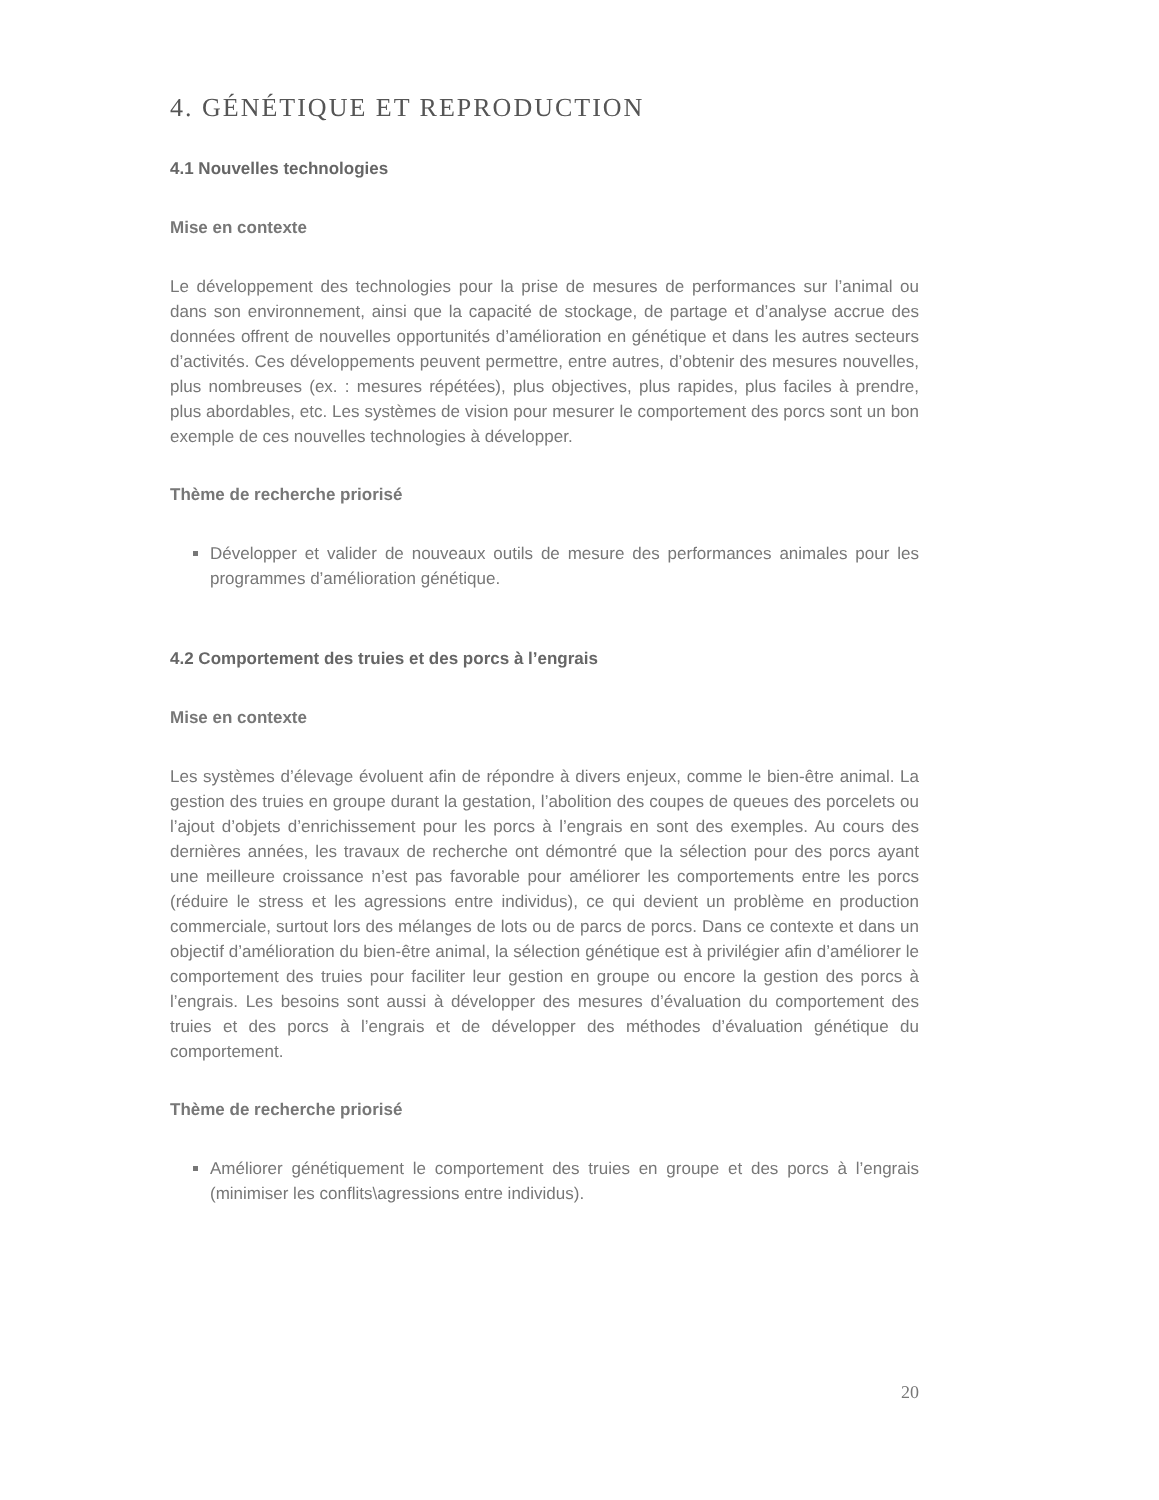4. GÉNÉTIQUE ET REPRODUCTION
4.1 Nouvelles technologies
Mise en contexte
Le développement des technologies pour la prise de mesures de performances sur l’animal ou dans son environnement, ainsi que la capacité de stockage, de partage et d’analyse accrue des données offrent de nouvelles opportunités d’amélioration en génétique et dans les autres secteurs d’activités. Ces développements peuvent permettre, entre autres, d’obtenir des mesures nouvelles, plus nombreuses (ex. : mesures répétées), plus objectives, plus rapides, plus faciles à prendre, plus abordables, etc. Les systèmes de vision pour mesurer le comportement des porcs sont un bon exemple de ces nouvelles technologies à développer.
Thème de recherche priorisé
Développer et valider de nouveaux outils de mesure des performances animales pour les programmes d’amélioration génétique.
4.2 Comportement des truies et des porcs à l’engrais
Mise en contexte
Les systèmes d’élevage évoluent afin de répondre à divers enjeux, comme le bien-être animal. La gestion des truies en groupe durant la gestation, l’abolition des coupes de queues des porcelets ou l’ajout d’objets d’enrichissement pour les porcs à l’engrais en sont des exemples. Au cours des dernières années, les travaux de recherche ont démontré que la sélection pour des porcs ayant une meilleure croissance n’est pas favorable pour améliorer les comportements entre les porcs (réduire le stress et les agressions entre individus), ce qui devient un problème en production commerciale, surtout lors des mélanges de lots ou de parcs de porcs. Dans ce contexte et dans un objectif d’amélioration du bien-être animal, la sélection génétique est à privilégier afin d’améliorer le comportement des truies pour faciliter leur gestion en groupe ou encore la gestion des porcs à l’engrais. Les besoins sont aussi à développer des mesures d’évaluation du comportement des truies et des porcs à l’engrais et de développer des méthodes d’évaluation génétique du comportement.
Thème de recherche priorisé
Améliorer génétiquement le comportement des truies en groupe et des porcs à l’engrais (minimiser les conflits\agressions entre individus).
20